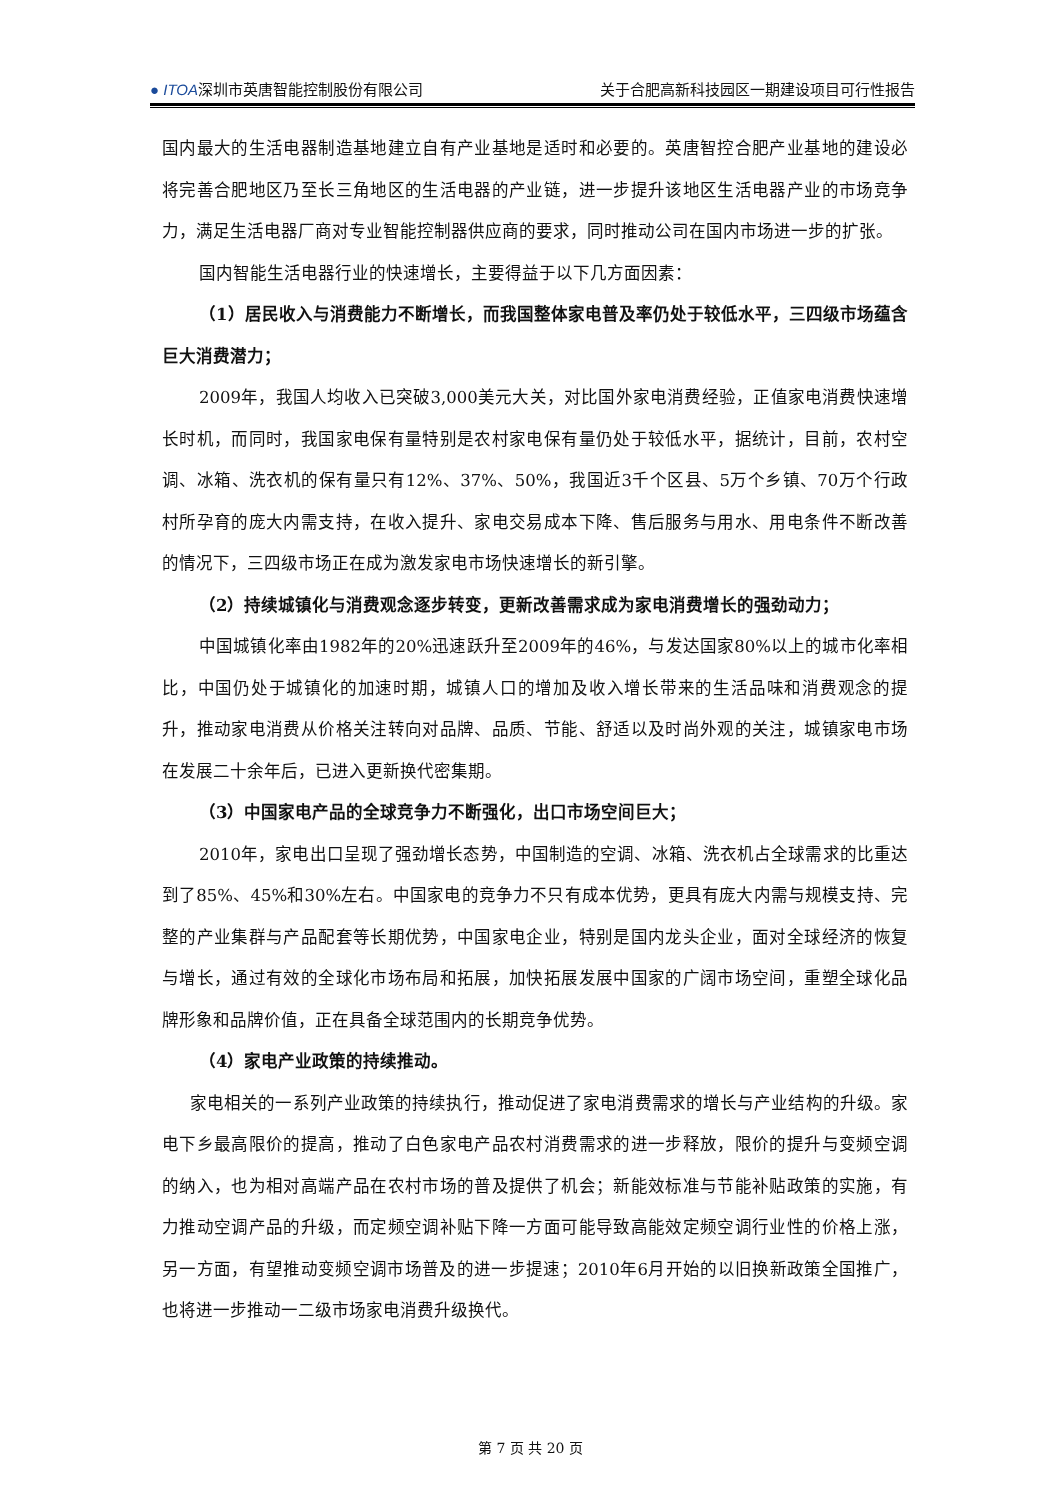● ITOA深圳市英唐智能控制股份有限公司 关于合肥高新科技园区一期建设项目可行性报告
国内最大的生活电器制造基地建立自有产业基地是适时和必要的。英唐智控合肥产业基地的建设必将完善合肥地区乃至长三角地区的生活电器的产业链，进一步提升该地区生活电器产业的市场竞争力，满足生活电器厂商对专业智能控制器供应商的要求，同时推动公司在国内市场进一步的扩张。
国内智能生活电器行业的快速增长，主要得益于以下几方面因素：
（1）居民收入与消费能力不断增长，而我国整体家电普及率仍处于较低水平，三四级市场蕴含巨大消费潜力；
2009年，我国人均收入已突破3,000美元大关，对比国外家电消费经验，正值家电消费快速增长时机，而同时，我国家电保有量特别是农村家电保有量仍处于较低水平，据统计，目前，农村空调、冰箱、洗衣机的保有量只有12%、37%、50%，我国近3千个区县、5万个乡镇、70万个行政村所孕育的庞大内需支持，在收入提升、家电交易成本下降、售后服务与用水、用电条件不断改善的情况下，三四级市场正在成为激发家电市场快速增长的新引擎。
（2）持续城镇化与消费观念逐步转变，更新改善需求成为家电消费增长的强劲动力；
中国城镇化率由1982年的20%迅速跃升至2009年的46%，与发达国家80%以上的城市化率相比，中国仍处于城镇化的加速时期，城镇人口的增加及收入增长带来的生活品味和消费观念的提升，推动家电消费从价格关注转向对品牌、品质、节能、舒适以及时尚外观的关注，城镇家电市场在发展二十余年后，已进入更新换代密集期。
（3）中国家电产品的全球竞争力不断强化，出口市场空间巨大；
2010年，家电出口呈现了强劲增长态势，中国制造的空调、冰箱、洗衣机占全球需求的比重达到了85%、45%和30%左右。中国家电的竞争力不只有成本优势，更具有庞大内需与规模支持、完整的产业集群与产品配套等长期优势，中国家电企业，特别是国内龙头企业，面对全球经济的恢复与增长，通过有效的全球化市场布局和拓展，加快拓展发展中国家的广阔市场空间，重塑全球化品牌形象和品牌价值，正在具备全球范围内的长期竞争优势。
（4）家电产业政策的持续推动。
家电相关的一系列产业政策的持续执行，推动促进了家电消费需求的增长与产业结构的升级。家电下乡最高限价的提高，推动了白色家电产品农村消费需求的进一步释放，限价的提升与变频空调的纳入，也为相对高端产品在农村市场的普及提供了机会；新能效标准与节能补贴政策的实施，有力推动空调产品的升级，而定频空调补贴下降一方面可能导致高能效定频空调行业性的价格上涨，另一方面，有望推动变频空调市场普及的进一步提速；2010年6月开始的以旧换新政策全国推广，也将进一步推动一二级市场家电消费升级换代。
第 7 页 共 20 页